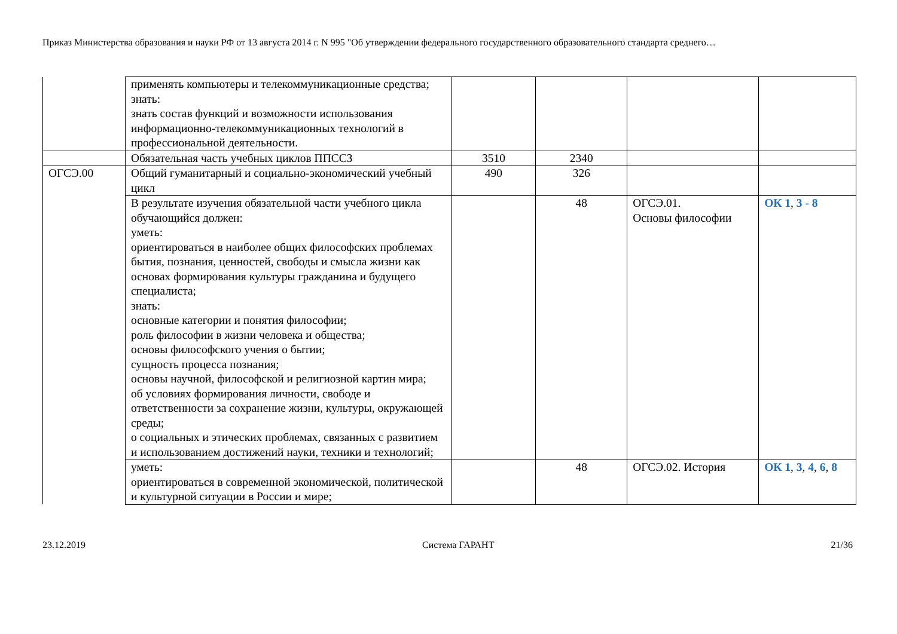Приказ Министерства образования и науки РФ от 13 августа 2014 г. N 995 "Об утверждении федерального государственного образовательного стандарта среднего…
| | применять компьютеры и телекоммуникационные средства; знать: знать состав функций и возможности использования информационно-телекоммуникационных технологий в профессиональной деятельности. | | | | |
| | Обязательная часть учебных циклов ППССЗ | 3510 | 2340 | | |
| ОГСЭ.00 | Общий гуманитарный и социально-экономический учебный цикл | 490 | 326 | | |
| | В результате изучения обязательной части учебного цикла обучающийся должен: уметь: ориентироваться в наиболее общих философских проблемах бытия, познания, ценностей, свободы и смысла жизни как основах формирования культуры гражданина и будущего специалиста; знать: основные категории и понятия философии; роль философии в жизни человека и общества; основы философского учения о бытии; сущность процесса познания; основы научной, философской и религиозной картин мира; об условиях формирования личности, свободе и ответственности за сохранение жизни, культуры, окружающей среды; о социальных и этических проблемах, связанных с развитием и использованием достижений науки, техники и технологий; | | 48 | ОГСЭ.01. Основы философии | ОК 1 , 3 - 8 |
| | уметь: ориентироваться в современной экономической, политической и культурной ситуации в России и мире; | | 48 | ОГСЭ.02. История | ОК 1 , 3 , 4 , 6 , 8 |
23.12.2019 Система ГАРАНТ 21/36